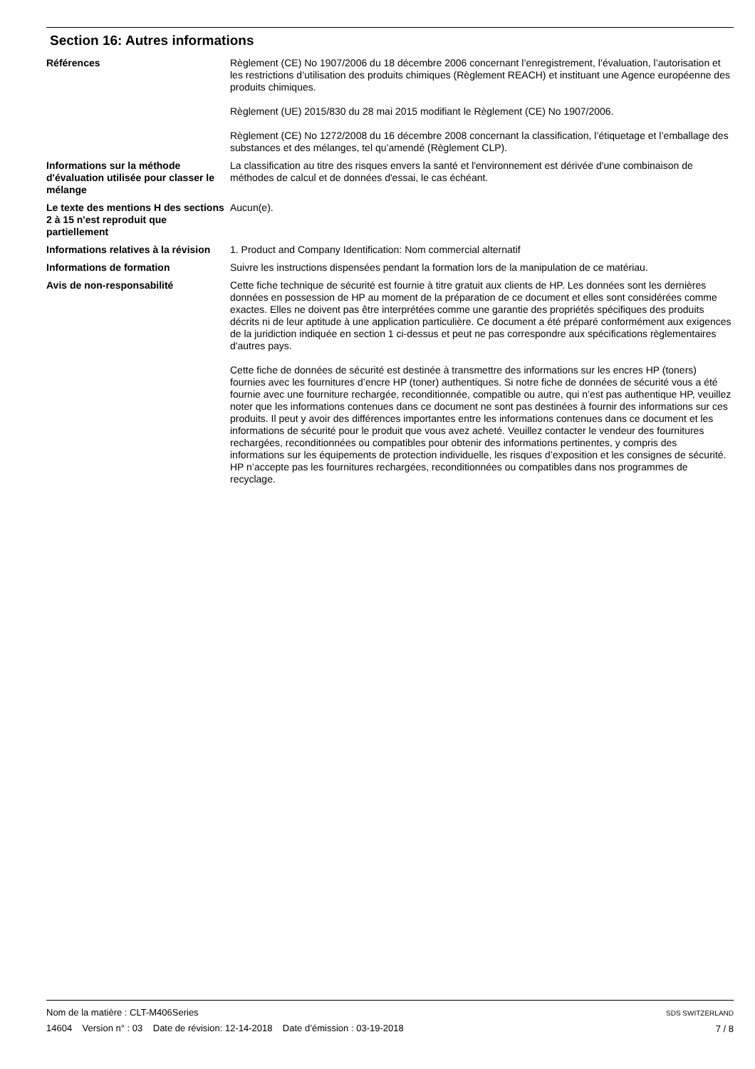Section 16: Autres informations
Références Règlement (CE) No 1907/2006 du 18 décembre 2006 concernant l’enregistrement, l’évaluation, l’autorisation et les restrictions d’utilisation des produits chimiques (Règlement REACH) et instituant une Agence européenne des produits chimiques.
Règlement (UE) 2015/830 du 28 mai 2015 modifiant le Règlement (CE) No 1907/2006.
Règlement (CE) No 1272/2008 du 16 décembre 2008 concernant la classification, l’étiquetage et l’emballage des substances et des mélanges, tel qu’amendé (Règlement CLP).
Informations sur la méthode d'évaluation utilisée pour classer le mélange
La classification au titre des risques envers la santé et l'environnement est dérivée d'une combinaison de méthodes de calcul et de données d'essai, le cas échéant.
Le texte des mentions H des sections 2 à 15 n'est reproduit que partiellement
Aucun(e).
Informations relatives à la révision
1. Product and Company Identification: Nom commercial alternatif
Informations de formation Suivre les instructions dispensées pendant la formation lors de la manipulation de ce matériau.
Avis de non-responsabilité Cette fiche technique de sécurité est fournie à titre gratuit aux clients de HP. Les données sont les dernières données en possession de HP au moment de la préparation de ce document et elles sont considérées comme exactes. Elles ne doivent pas être interprétées comme une garantie des propriétés spécifiques des produits décrits ni de leur aptitude à une application particulière. Ce document a été préparé conformément aux exigences de la juridiction indiquée en section 1 ci-dessus et peut ne pas correspondre aux spécifications règlementaires d'autres pays.
Cette fiche de données de sécurité est destinée à transmettre des informations sur les encres HP (toners) fournies avec les fournitures d’encre HP (toner) authentiques. Si notre fiche de données de sécurité vous a été fournie avec une fourniture rechargée, reconditionnée, compatible ou autre, qui n’est pas authentique HP, veuillez noter que les informations contenues dans ce document ne sont pas destinées à fournir des informations sur ces produits. Il peut y avoir des différences importantes entre les informations contenues dans ce document et les informations de sécurité pour le produit que vous avez acheté. Veuillez contacter le vendeur des fournitures rechargées, reconditionnées ou compatibles pour obtenir des informations pertinentes, y compris des informations sur les équipements de protection individuelle, les risques d’exposition et les consignes de sécurité. HP n’accepte pas les fournitures rechargées, reconditionnées ou compatibles dans nos programmes de recyclage.
Nom de la matière : CLT-M406Series
14604 Version n° : 03 Date de révision: 12-14-2018 Date d’émission : 03-19-2018
SDS SWITZERLAND
7 / 8